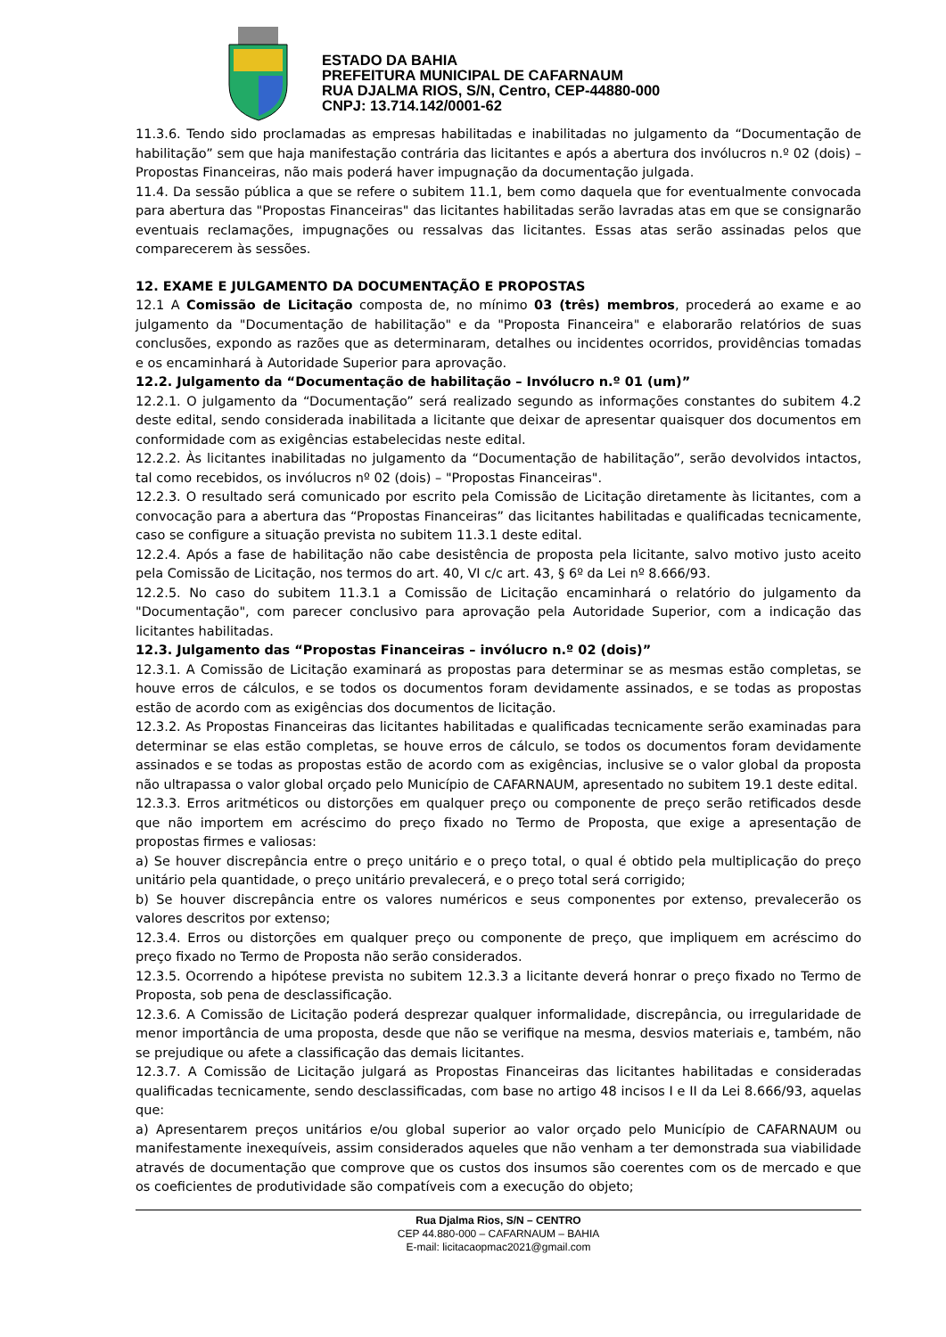ESTADO DA BAHIA
PREFEITURA MUNICIPAL DE CAFARNAUM
RUA DJALMA RIOS, S/N, Centro, CEP-44880-000
CNPJ: 13.714.142/0001-62
11.3.6. Tendo sido proclamadas as empresas habilitadas e inabilitadas no julgamento da “Documentação de habilitação” sem que haja manifestação contrária das licitantes e após a abertura dos invólucros n.º 02 (dois) – Propostas Financeiras, não mais poderá haver impugnação da documentação julgada.
11.4. Da sessão pública a que se refere o subitem 11.1, bem como daquela que for eventualmente convocada para abertura das "Propostas Financeiras" das licitantes habilitadas serão lavradas atas em que se consignarão eventuais reclamações, impugnações ou ressalvas das licitantes. Essas atas serão assinadas pelos que comparecerem às sessões.
12. EXAME E JULGAMENTO DA DOCUMENTAÇÃO E PROPOSTAS
12.1 A Comissão de Licitação composta de, no mínimo 03 (três) membros, procederá ao exame e ao julgamento da "Documentação de habilitação" e da "Proposta Financeira" e elaborarão relatórios de suas conclusões, expondo as razões que as determinaram, detalhes ou incidentes ocorridos, providências tomadas e os encaminhará à Autoridade Superior para aprovação.
12.2. Julgamento da “Documentação de habilitação – Invólucro n.º 01 (um)”
12.2.1. O julgamento da “Documentação” será realizado segundo as informações constantes do subitem 4.2 deste edital, sendo considerada inabilitada a licitante que deixar de apresentar quaisquer dos documentos em conformidade com as exigências estabelecidas neste edital.
12.2.2. Às licitantes inabilitadas no julgamento da “Documentação de habilitação”, serão devolvidos intactos, tal como recebidos, os invólucros nº 02 (dois) – "Propostas Financeiras".
12.2.3. O resultado será comunicado por escrito pela Comissão de Licitação diretamente às licitantes, com a convocação para a abertura das “Propostas Financeiras” das licitantes habilitadas e qualificadas tecnicamente, caso se configure a situação prevista no subitem 11.3.1 deste edital.
12.2.4. Após a fase de habilitação não cabe desistência de proposta pela licitante, salvo motivo justo aceito pela Comissão de Licitação, nos termos do art. 40, VI c/c art. 43, § 6º da Lei nº 8.666/93.
12.2.5. No caso do subitem 11.3.1 a Comissão de Licitação encaminhará o relatório do julgamento da "Documentação", com parecer conclusivo para aprovação pela Autoridade Superior, com a indicação das licitantes habilitadas.
12.3. Julgamento das “Propostas Financeiras – invólucro n.º 02 (dois)”
12.3.1. A Comissão de Licitação examinará as propostas para determinar se as mesmas estão completas, se houve erros de cálculos, e se todos os documentos foram devidamente assinados, e se todas as propostas estão de acordo com as exigências dos documentos de licitação.
12.3.2. As Propostas Financeiras das licitantes habilitadas e qualificadas tecnicamente serão examinadas para determinar se elas estão completas, se houve erros de cálculo, se todos os documentos foram devidamente assinados e se todas as propostas estão de acordo com as exigências, inclusive se o valor global da proposta não ultrapassa o valor global orçado pelo Município de CAFARNAUM, apresentado no subitem 19.1 deste edital.
12.3.3. Erros aritméticos ou distorções em qualquer preço ou componente de preço serão retificados desde que não importem em acréscimo do preço fixado no Termo de Proposta, que exige a apresentação de propostas firmes e valiosas:
a) Se houver discrepância entre o preço unitário e o preço total, o qual é obtido pela multiplicação do preço unitário pela quantidade, o preço unitário prevalecerá, e o preço total será corrigido;
b) Se houver discrepância entre os valores numéricos e seus componentes por extenso, prevalecerão os valores descritos por extenso;
12.3.4. Erros ou distorções em qualquer preço ou componente de preço, que impliquem em acréscimo do preço fixado no Termo de Proposta não serão considerados.
12.3.5. Ocorrendo a hipótese prevista no subitem 12.3.3 a licitante deverá honrar o preço fixado no Termo de Proposta, sob pena de desclassificação.
12.3.6. A Comissão de Licitação poderá desprezar qualquer informalidade, discrepância, ou irregularidade de menor importância de uma proposta, desde que não se verifique na mesma, desvios materiais e, também, não se prejudique ou afete a classificação das demais licitantes.
12.3.7. A Comissão de Licitação julgará as Propostas Financeiras das licitantes habilitadas e consideradas qualificadas tecnicamente, sendo desclassificadas, com base no artigo 48 incisos I e II da Lei 8.666/93, aquelas que:
a) Apresentarem preços unitários e/ou global superior ao valor orçado pelo Município de CAFARNAUM ou manifestamente inexequíveis, assim considerados aqueles que não venham a ter demonstrada sua viabilidade através de documentação que comprove que os custos dos insumos são coerentes com os de mercado e que os coeficientes de produtividade são compatíveis com a execução do objeto;
Rua Djalma Rios, S/N – CENTRO
CEP 44.880-000 – CAFARNAUM – BAHIA
E-mail: licitacaopmac2021@gmail.com